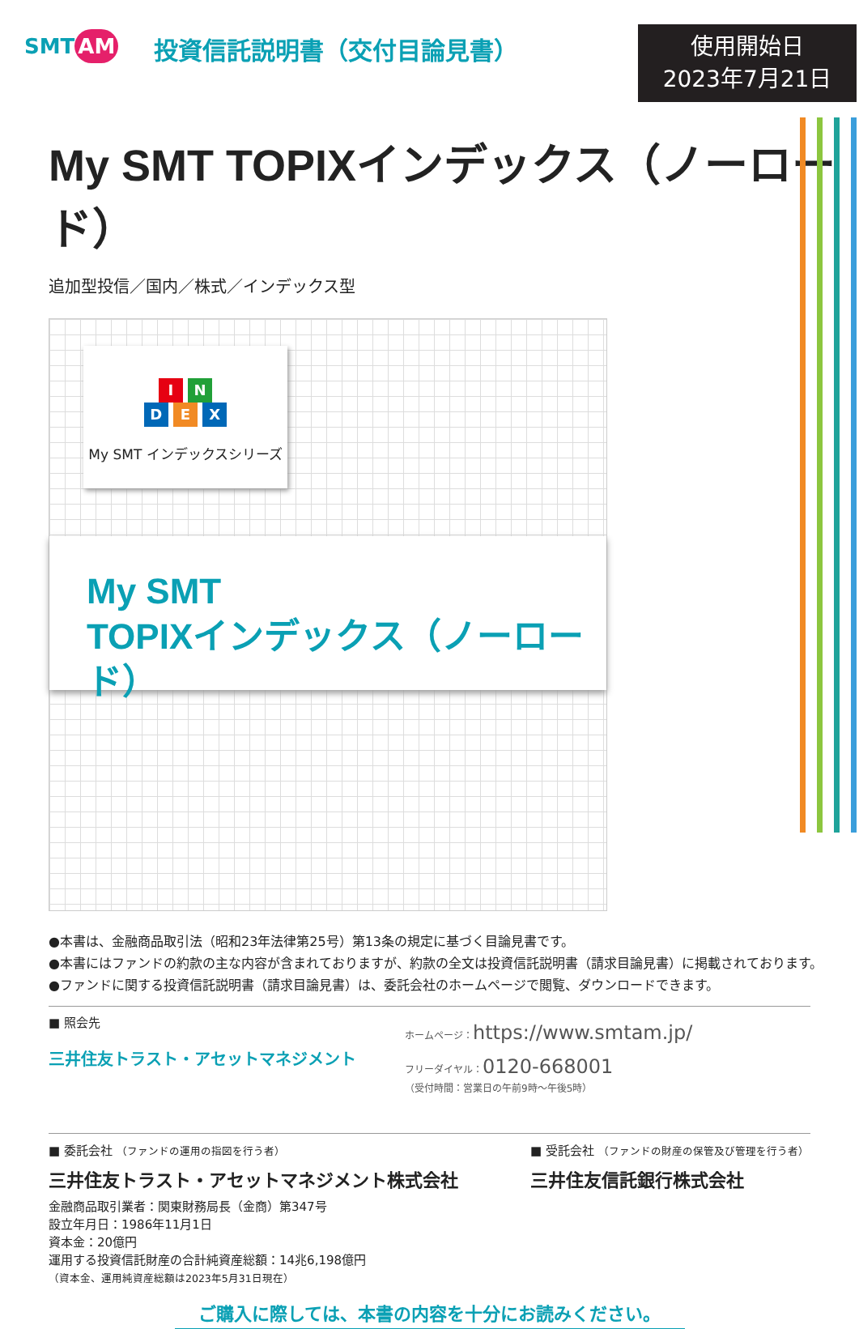SMT AM
投資信託説明書（交付目論見書）
使用開始日
2023年7月21日
My SMT TOPIXインデックス（ノーロード）
追加型投信／国内／株式／インデックス型
I N
D E X
My SMT インデックスシリーズ
My SMT
TOPIXインデックス（ノーロード）
●本書は、金融商品取引法（昭和23年法律第25号）第13条の規定に基づく目論見書です。
●本書にはファンドの約款の主な内容が含まれておりますが、約款の全文は投資信託説明書（請求目論見書）に掲載されております。
●ファンドに関する投資信託説明書（請求目論見書）は、委託会社のホームページで閲覧、ダウンロードできます。
■ 照会先
三井住友トラスト・アセットマネジメント
ホームページ：https://www.smtam.jp/
フリーダイヤル：0120-668001
（受付時間：営業日の午前9時～午後5時）
■ 委託会社 （ファンドの運用の指図を行う者）
三井住友トラスト・アセットマネジメント株式会社
金融商品取引業者：関東財務局長（金商）第347号
設立年月日：1986年11月1日
資本金：20億円
運用する投資信託財産の合計純資産総額：14兆6,198億円
（資本金、運用純資産総額は2023年5月31日現在）
■ 受託会社 （ファンドの財産の保管及び管理を行う者）
三井住友信託銀行株式会社
ご購入に際しては、本書の内容を十分にお読みください。